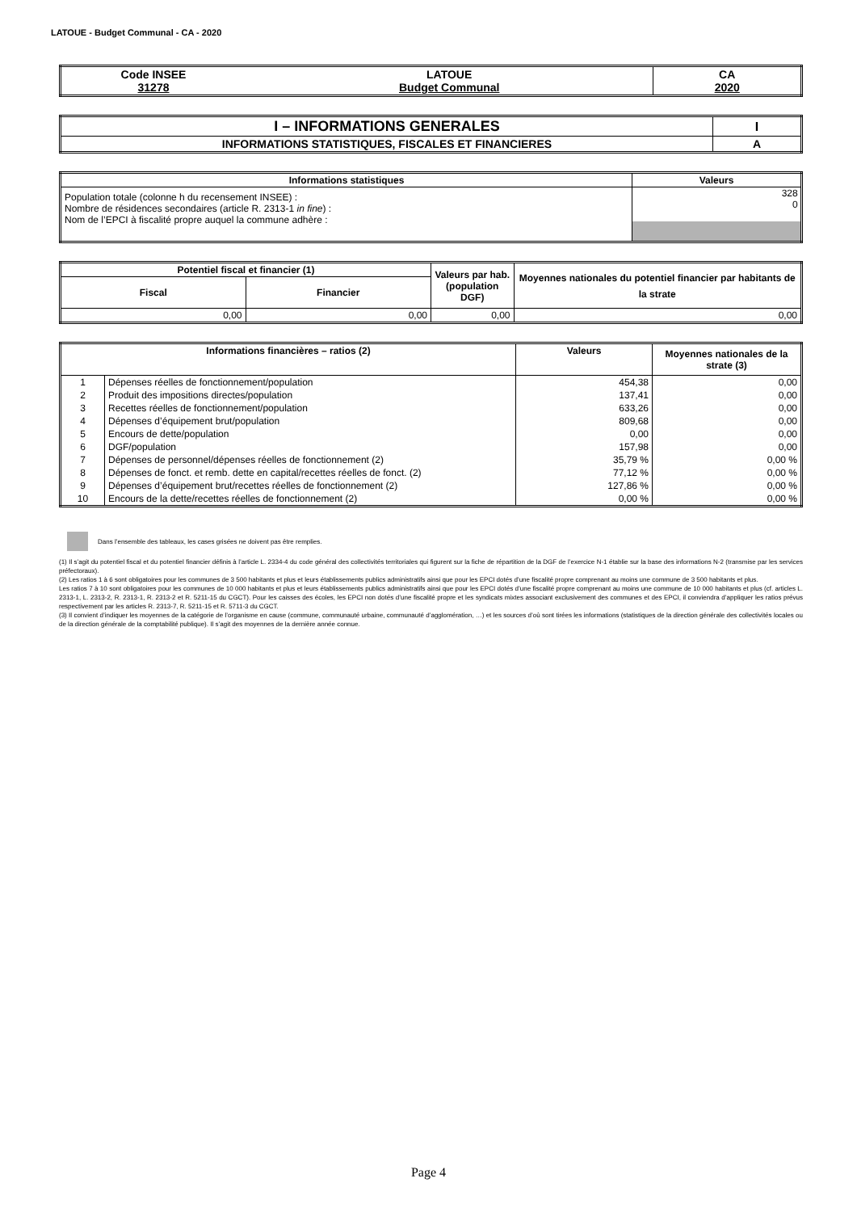LATOUE - Budget Communal - CA - 2020
| Code INSEE 31278 | LATOUE Budget Communal | CA 2020 |
| I – INFORMATIONS GENERALES | I |
| --- | --- |
| INFORMATIONS STATISTIQUES, FISCALES ET FINANCIERES | A |
| Informations statistiques | Valeurs |
| --- | --- |
| Population totale (colonne h du recensement INSEE) : Nombre de résidences secondaires (article R. 2313-1 in fine ) : Nom de l’EPCI à fiscalité propre auquel la commune adhère : | 328 0 |
| Potentiel fiscal et financier (1) | | Valeurs par hab. (population DGF) | Moyennes nationales du potentiel financier par habitants de la strate |
| --- | --- | --- | --- |
| Fiscal | Financier | | |
| 0,00 | 0,00 | 0,00 | 0,00 |
| Informations financières – ratios (2) | | Valeurs | Moyennes nationales de la strate (3) |
| --- | --- | --- | --- |
| 1 | Dépenses réelles de fonctionnement/population | 454,38 | 0,00 |
| 2 | Produit des impositions directes/population | 137,41 | 0,00 |
| 3 | Recettes réelles de fonctionnement/population | 633,26 | 0,00 |
| 4 | Dépenses d’équipement brut/population | 809,68 | 0,00 |
| 5 | Encours de dette/population | 0,00 | 0,00 |
| 6 | DGF/population | 157,98 | 0,00 |
| 7 | Dépenses de personnel/dépenses réelles de fonctionnement (2) | 35,79 % | 0,00 % |
| 8 | Dépenses de fonct. et remb. dette en capital/recettes réelles de fonct. (2) | 77,12 % | 0,00 % |
| 9 | Dépenses d’équipement brut/recettes réelles de fonctionnement (2) | 127,86 % | 0,00 % |
| 10 | Encours de la dette/recettes réelles de fonctionnement (2) | 0,00 % | 0,00 % |
Dans l’ensemble des tableaux, les cases grisées ne doivent pas être remplies.
(1) Il s’agit du potentiel fiscal et du potentiel financier définis à l’article L. 2334-4 du code général des collectivités territoriales qui figurent sur la fiche de répartition de la DGF de l’exercice N-1 établie sur la base des informations N-2 (transmise par les services préfectoraux).
(2) Les ratios 1 à 6 sont obligatoires pour les communes de 3 500 habitants et plus et leurs établissements publics administratifs ainsi que pour les EPCI dotés d’une fiscalité propre comprenant au moins une commune de 3 500 habitants et plus.
Les ratios 7 à 10 sont obligatoires pour les communes de 10 000 habitants et plus et leurs établissements publics administratifs ainsi que pour les EPCI dotés d’une fiscalité propre comprenant au moins une commune de 10 000 habitants et plus (cf. articles L. 2313-1, L. 2313-2, R. 2313-1, R. 2313-2 et R. 5211-15 du CGCT). Pour les caisses des écoles, les EPCI non dotés d’une fiscalité propre et les syndicats mixtes associant exclusivement des communes et des EPCI, il conviendra d’appliquer les ratios prévus respectivement par les articles R. 2313-7, R. 5211-15 et R. 5711-3 du CGCT.
(3) Il convient d’indiquer les moyennes de la catégorie de l’organisme en cause (commune, communauté urbaine, communauté d’agglomération, …) et les sources d’où sont tirées les informations (statistiques de la direction générale des collectivités locales ou de la direction générale de la comptabilité publique). Il s’agit des moyennes de la dernière année connue.
Page 4